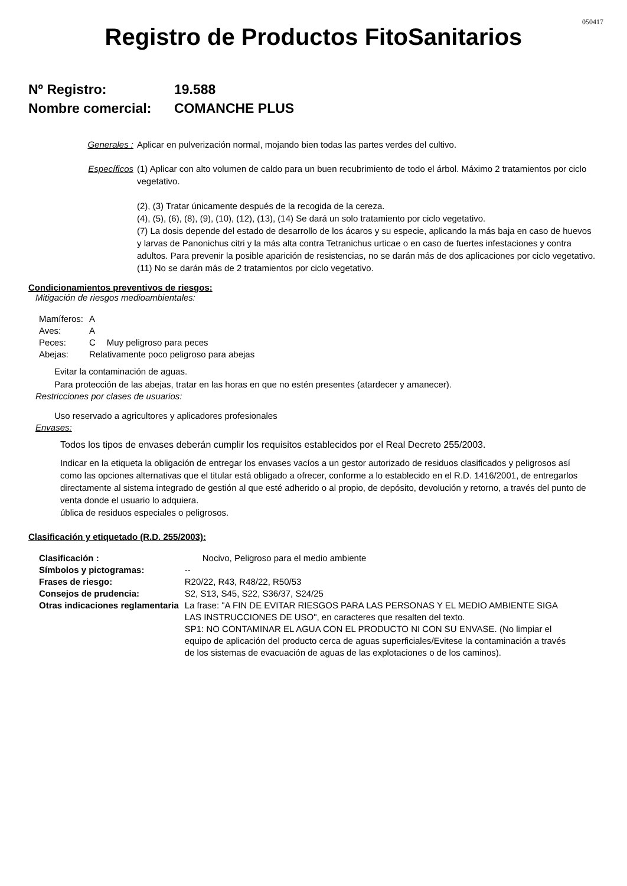050417
Registro de Productos FitoSanitarios
Nº Registro: 19.588
Nombre comercial: COMANCHE PLUS
Generales : Aplicar en pulverización normal, mojando bien todas las partes verdes del cultivo.
Específicos (1) Aplicar con alto volumen de caldo para un buen recubrimiento de todo el árbol. Máximo 2 tratamientos por ciclo vegetativo.
(2), (3) Tratar únicamente después de la recogida de la cereza.
(4), (5), (6), (8), (9), (10), (12), (13), (14) Se dará un solo tratamiento por ciclo vegetativo.
(7) La dosis depende del estado de desarrollo de los ácaros y su especie, aplicando la más baja en caso de huevos y larvas de Panonichus citri y la más alta contra Tetranichus urticae o en caso de fuertes infestaciones y contra adultos. Para prevenir la posible aparición de resistencias, no se darán más de dos aplicaciones por ciclo vegetativo.
(11) No se darán más de 2 tratamientos por ciclo vegetativo.
Condicionamientos preventivos de riesgos:
Mitigación de riesgos medioambientales:
| Mamíferos: | A | |
| Aves: | A | |
| Peces: | C | Muy peligroso para peces |
| Abejas: | Relativamente poco peligroso para abejas | |
Evitar la contaminación de aguas.
Para protección de las abejas, tratar en las horas en que no estén presentes (atardecer y amanecer).
Restricciones por clases de usuarios:
Uso reservado a agricultores y aplicadores profesionales
Envases:
Todos los tipos de envases deberán cumplir los requisitos establecidos por el Real Decreto 255/2003.
Indicar en la etiqueta la obligación de entregar los envases vacíos a un gestor autorizado de residuos clasificados y peligrosos así como las opciones alternativas que el titular está obligado a ofrecer, conforme a lo establecido en el R.D. 1416/2001, de entregarlos directamente al sistema integrado de gestión al que esté adherido o al propio, de depósito, devolución y retorno, a través del punto de venta donde el usuario lo adquiera.
ública de residuos especiales o peligrosos.
Clasificación y etiquetado (R.D. 255/2003):
| Clasificación : | Nocivo, Peligroso para el medio ambiente | |
| Símbolos y pictogramas: | -- | |
| Frases de riesgo: | R20/22, R43, R48/22, R50/53 | |
| Consejos de prudencia: | S2, S13, S45, S22, S36/37, S24/25 | |
| Otras indicaciones reglamentaria | | La frase: "A FIN DE EVITAR RIESGOS PARA LAS PERSONAS Y EL MEDIO AMBIENTE SIGA LAS INSTRUCCIONES DE USO", en caracteres que resalten del texto. SP1: NO CONTAMINAR EL AGUA CON EL PRODUCTO NI CON SU ENVASE. (No limpiar el equipo de aplicación del producto cerca de aguas superficiales/Evitese la contaminación a través de los sistemas de evacuación de aguas de las explotaciones o de los caminos). |